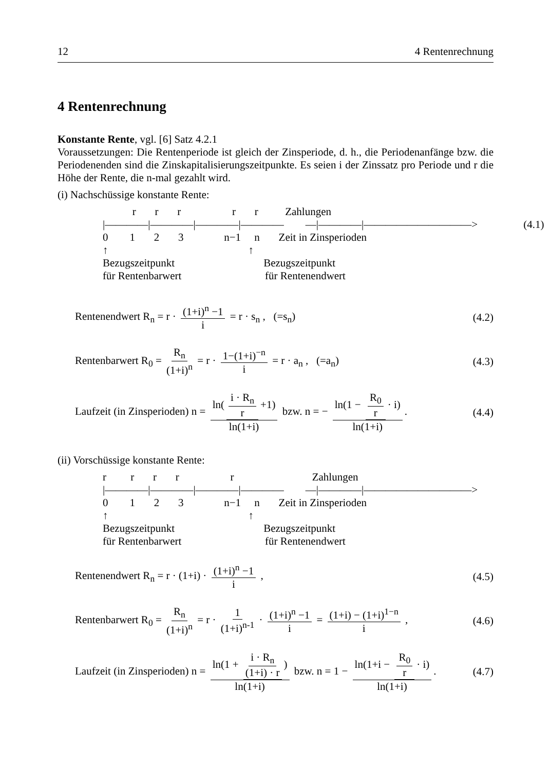12 4 Rentenrechnung
4 Rentenrechnung
Konstante Rente, vgl. [6] Satz 4.2.1
Voraussetzungen: Die Rentenperiode ist gleich der Zinsperiode, d. h., die Periodenanfänge bzw. die Periodenenden sind die Zinskapitalisierungszeitpunkte. Es seien i der Zinssatz pro Periode und r die Höhe der Rente, die n-mal gezahlt wird.
(i) Nachschüssige konstante Rente:
r r r r r Zahlungen |――――|――――|――――|―――― ―|――――|――――――――――> (4.1) 0 1 2 3 n−1 n Zeit in Zinsperioden ↑ ↑ Bezugszeitpunkt Bezugszeitpunkt für Rentenbarwert für Rentenendwert
Rentenendwert R<sub>n</sub> = r · (1+i)<sup>n</sup> −1 i = r · s<sub>n</sub> , (=s<sub>n</sub>) (4.2)
Rentenbarwert R<sub>0</sub> = R<sub>n</sub> (1+i)<sup>n</sup> = r · 1−(1+i)<sup>−n</sup> i = r · a<sub>n</sub> , (=a<sub>n</sub>) (4.3)
Laufzeit (in Zinsperioden) n = ln(i · R<sub>n</sub> r +1) ln(1+i) bzw. n = − ln(1 − R<sub>0</sub> r · i) ln(1+i). (4.4)
(ii) Vorschüssige konstante Rente:
r r r r r Zahlungen |――――|――――|――――|―――― ―|――――|――――――――――> 0 1 2 3 n−1 n Zeit in Zinsperioden ↑ ↑ Bezugszeitpunkt Bezugszeitpunkt für Rentenbarwert für Rentenendwert
Rentenendwert R<sub>n</sub> = r · (1+i) · (1+i)<sup>n</sup> −1 i , (4.5)
Rentenbarwert R<sub>0</sub> = R<sub>n</sub> (1+i)<sup>n</sup> = r · 1 (1+i)<sup>n-1</sup> · (1+i)<sup>n</sup> −1 i = (1+i) − (1+i)<sup>1−n</sup> i , (4.6)
Laufzeit (in Zinsperioden) n = ln(1 + i · R<sub>n</sub> (1+i) · r) ln(1+i) bzw. n = 1 − ln(1+i − R<sub>0</sub> r · i) ln(1+i). (4.7)